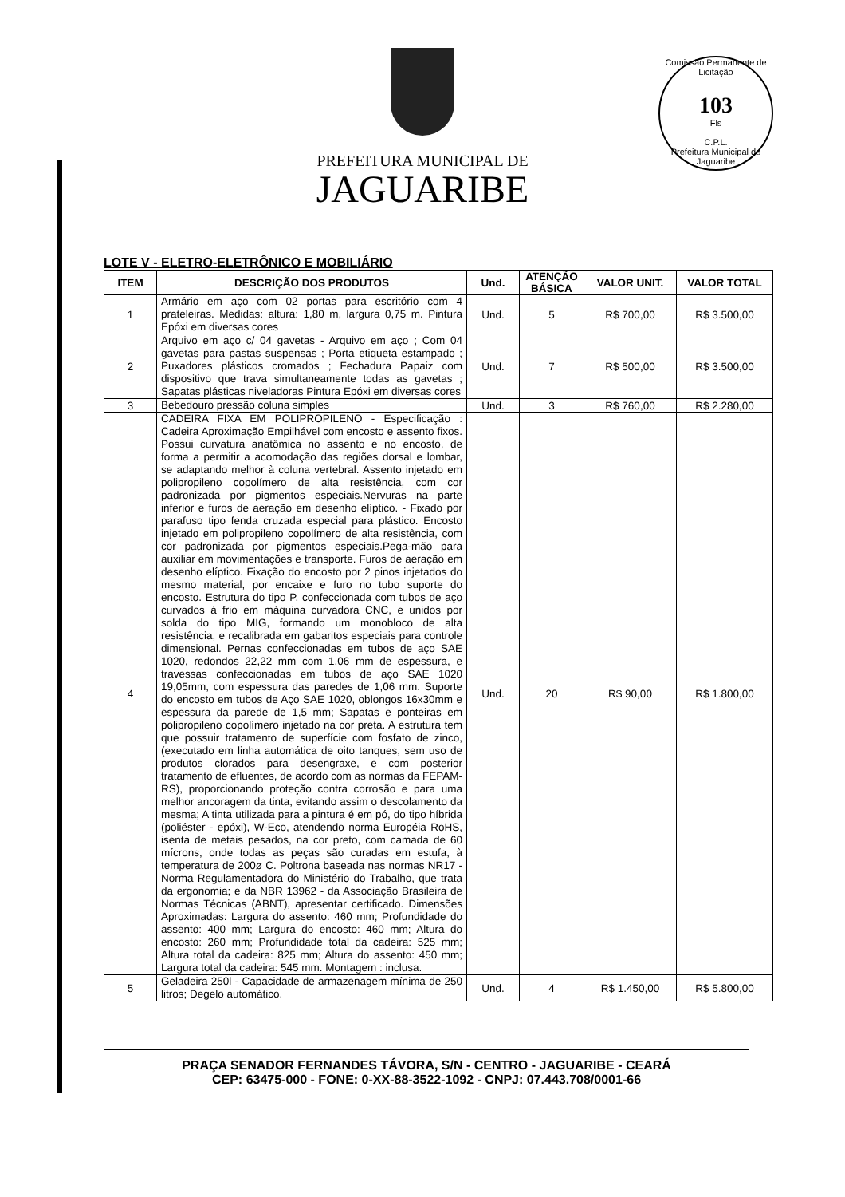Comissão Permanente de Licitação
103
Fls
C.P.L.
Prefeitura Municipal de Jaguaribe
PREFEITURA MUNICIPAL DE
JAGUARIBE
LOTE V - ELETRO-ELETRÔNICO E MOBILIÁRIO
| ITEM | DESCRIÇÃO DOS PRODUTOS | Und. | ATENÇÃO BÁSICA | VALOR UNIT. | VALOR TOTAL |
| --- | --- | --- | --- | --- | --- |
| 1 | Armário em aço com 02 portas para escritório com 4 prateleiras. Medidas: altura: 1,80 m, largura 0,75 m. Pintura Epóxi em diversas cores | Und. | 5 | R$ 700,00 | R$ 3.500,00 |
| 2 | Arquivo em aço c/ 04 gavetas - Arquivo em aço ; Com 04 gavetas para pastas suspensas ; Porta etiqueta estampado ; Puxadores plásticos cromados ; Fechadura Papaiz com dispositivo que trava simultaneamente todas as gavetas ; Sapatas plásticas niveladoras Pintura Epóxi em diversas cores | Und. | 7 | R$ 500,00 | R$ 3.500,00 |
| 3 | Bebedouro pressão coluna simples | Und. | 3 | R$ 760,00 | R$ 2.280,00 |
| 4 | CADEIRA FIXA EM POLIPROPILENO - Especificação : Cadeira Aproximação Empilhável com encosto e assento fixos. Possui curvatura anatômica no assento e no encosto, de forma a permitir a acomodação das regiões dorsal e lombar, se adaptando melhor à coluna vertebral. Assento injetado em polipropileno copolímero de alta resistência, com cor padronizada por pigmentos especiais.Nervuras na parte inferior e furos de aeração em desenho elíptico. - Fixado por parafuso tipo fenda cruzada especial para plástico. Encosto injetado em polipropileno copolímero de alta resistência, com cor padronizada por pigmentos especiais.Pega-mão para auxiliar em movimentações e transporte. Furos de aeração em desenho elíptico. Fixação do encosto por 2 pinos injetados do mesmo material, por encaixe e furo no tubo suporte do encosto. Estrutura do tipo P, confeccionada com tubos de aço curvados à frio em máquina curvadora CNC, e unidos por solda do tipo MIG, formando um monobloco de alta resistência, e recalibrada em gabaritos especiais para controle dimensional. Pernas confeccionadas em tubos de aço SAE 1020, redondos 22,22 mm com 1,06 mm de espessura, e travessas confeccionadas em tubos de aço SAE 1020 19,05mm, com espessura das paredes de 1,06 mm. Suporte do encosto em tubos de Aço SAE 1020, oblongos 16x30mm e espessura da parede de 1,5 mm; Sapatas e ponteiras em polipropileno copolímero injetado na cor preta. A estrutura tem que possuir tratamento de superfície com fosfato de zinco, (executado em linha automática de oito tanques, sem uso de produtos clorados para desengraxe, e com posterior tratamento de efluentes, de acordo com as normas da FEPAM-RS), proporcionando proteção contra corrosão e para uma melhor ancoragem da tinta, evitando assim o descolamento da mesma; A tinta utilizada para a pintura é em pó, do tipo híbrida (poliéster - epóxi), W-Eco, atendendo norma Européia RoHS, isenta de metais pesados, na cor preto, com camada de 60 mícrons, onde todas as peças são curadas em estufa, à temperatura de 200ø C. Poltrona baseada nas normas NR17 - Norma Regulamentadora do Ministério do Trabalho, que trata da ergonomia; e da NBR 13962 - da Associação Brasileira de Normas Técnicas (ABNT), apresentar certificado. Dimensões Aproximadas: Largura do assento: 460 mm; Profundidade do assento: 400 mm; Largura do encosto: 460 mm; Altura do encosto: 260 mm; Profundidade total da cadeira: 525 mm; Altura total da cadeira: 825 mm; Altura do assento: 450 mm; Largura total da cadeira: 545 mm. Montagem : inclusa. | Und. | 20 | R$ 90,00 | R$ 1.800,00 |
| 5 | Geladeira 250l - Capacidade de armazenagem mínima de 250 litros; Degelo automático. | Und. | 4 | R$ 1.450,00 | R$ 5.800,00 |
PRAÇA SENADOR FERNANDES TÁVORA, S/N - CENTRO - JAGUARIBE - CEARÁ
CEP: 63475-000 - FONE: 0-XX-88-3522-1092 - CNPJ: 07.443.708/0001-66